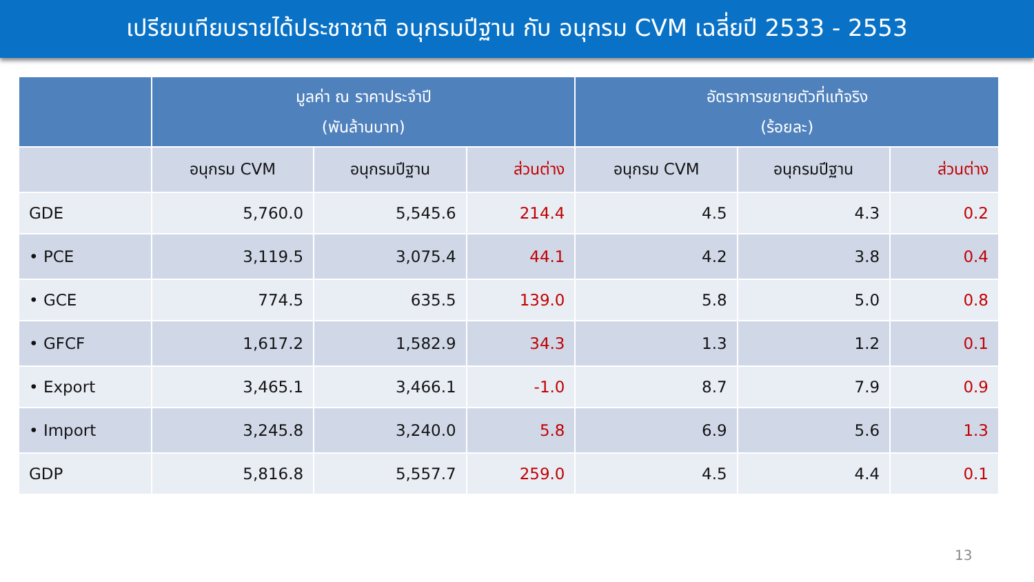เปรียบเทียบรายได้ประชาชาติ อนุกรมปีฐาน กับ อนุกรม CVM เฉลี่ยปี 2533 - 2553
| | มูลค่า ณ ราคาประจำปี (พันล้านบาท) | | | อัตราการขยายตัวที่แท้จริง (ร้อยละ) | | |
| --- | --- | --- | --- | --- | --- | --- |
| | อนุกรม CVM | อนุกรมปีฐาน | ส่วนต่าง | อนุกรม CVM | อนุกรมปีฐาน | ส่วนต่าง |
| GDE | 5,760.0 | 5,545.6 | 214.4 | 4.5 | 4.3 | 0.2 |
| • PCE | 3,119.5 | 3,075.4 | 44.1 | 4.2 | 3.8 | 0.4 |
| • GCE | 774.5 | 635.5 | 139.0 | 5.8 | 5.0 | 0.8 |
| • GFCF | 1,617.2 | 1,582.9 | 34.3 | 1.3 | 1.2 | 0.1 |
| • Export | 3,465.1 | 3,466.1 | -1.0 | 8.7 | 7.9 | 0.9 |
| • Import | 3,245.8 | 3,240.0 | 5.8 | 6.9 | 5.6 | 1.3 |
| GDP | 5,816.8 | 5,557.7 | 259.0 | 4.5 | 4.4 | 0.1 |
13